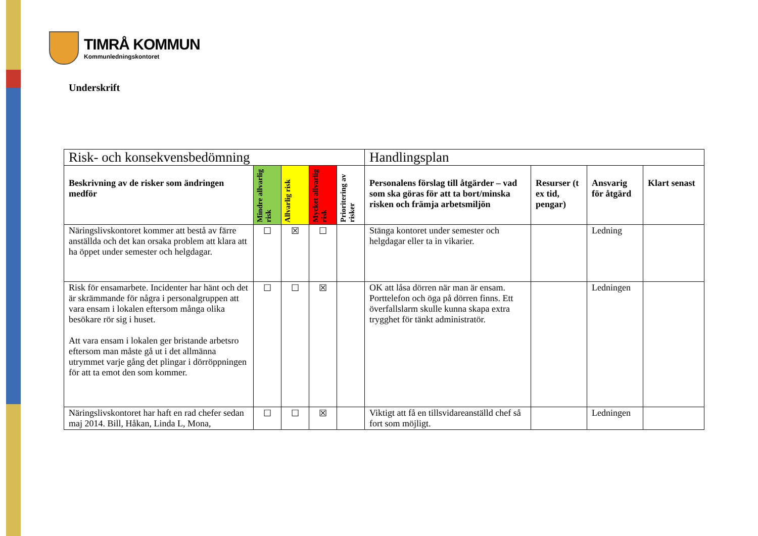TIMRÅ KOMMUN
Kommunledningskontoret
Underskrift
| Risk- och konsekvensbedömning | | | | | Handlingsplan | | | |
| --- | --- | --- | --- | --- | --- | --- | --- | --- |
| Beskrivning av de risker som ändringen medför | Mindre allvarlig risk | Allvarlig risk | Mycket allvarlig risk | Prioritering av risker | Personalens förslag till åtgärder – vad som ska göras för att ta bort/minska risken och främja arbetsmiljön | Resurser (t ex tid, pengar) | Ansvarig för åtgärd | Klart senast |
| Näringslivskontoret kommer att bestå av färre anställda och det kan orsaka problem att klara att ha öppet under semester och helgdagar. | ☐ | ☒ | ☐ | | Stänga kontoret under semester och helgdagar eller ta in vikarier. | | Ledning | |
| Risk för ensamarbete. Incidenter har hänt och det är skrämmande för några i personalgruppen att vara ensam i lokalen eftersom många olika besökare rör sig i huset. Att vara ensam i lokalen ger bristande arbetsro eftersom man måste gå ut i det allmänna utrymmet varje gång det plingar i dörröppningen för att ta emot den som kommer. | ☐ | ☐ | ☒ | | OK att låsa dörren när man är ensam. Porttelefon och öga på dörren finns. Ett överfallslarm skulle kunna skapa extra trygghet för tänkt administratör. | | Ledningen | |
| Näringslivskontoret har haft en rad chefer sedan maj 2014. Bill, Håkan, Linda L, Mona, | ☐ | ☐ | ☒ | | Viktigt att få en tillsvidareanställd chef så fort som möjligt. | | Ledningen | |